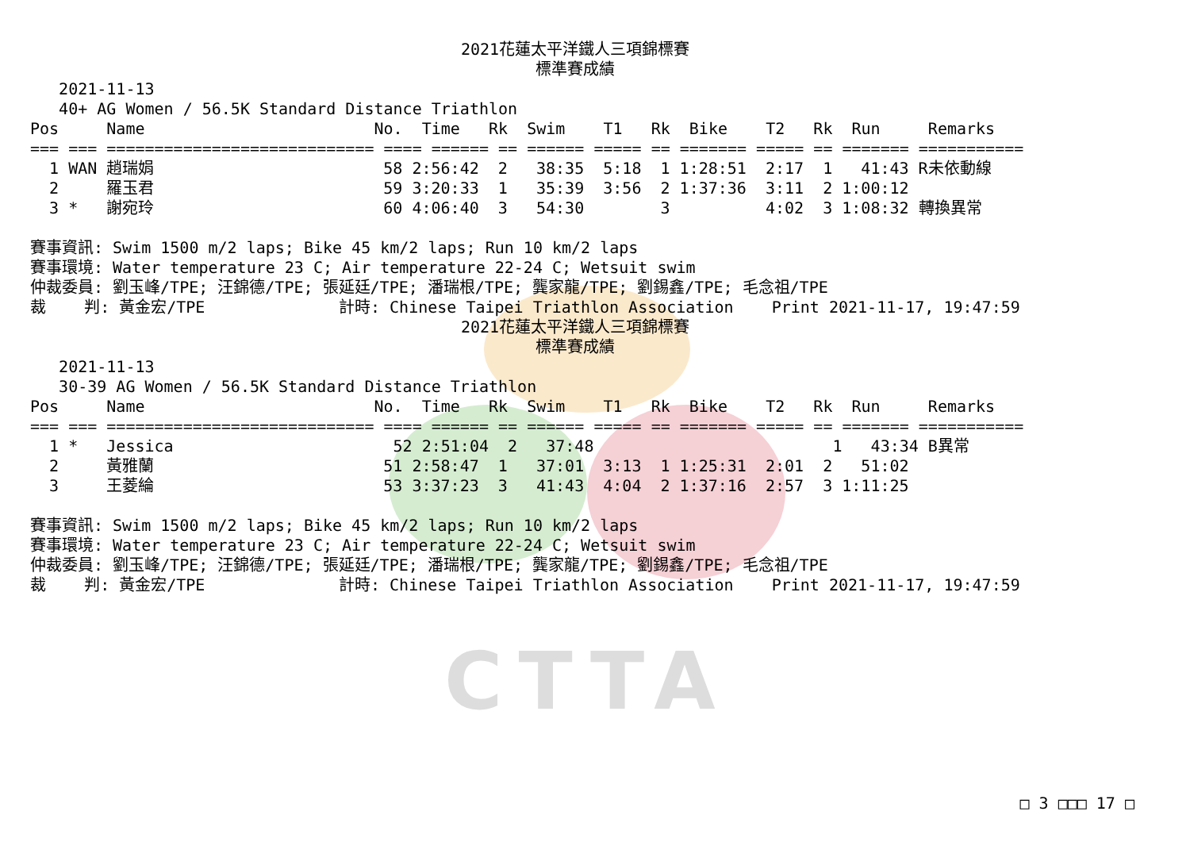CTTA
2021花蓮太平洋鐵人三項錦標賽
標準賽成績
   2021-11-13
   40+ AG Women / 56.5K Standard Distance Triathlon
Pos     Name                        No.  Time   Rk  Swim    T1   Rk  Bike    T2   Rk  Run     Remarks
=== === ============================ ==== ====== == ====== ===== == ======= ===== == ======= ===========
  1 WAN 趙瑞娟                        58 2:56:42  2   38:35  5:18  1 1:28:51  2:17  1   41:43 R未依動線
  2     羅玉君                        59 3:20:33  1   35:39  3:56  2 1:37:36  3:11  2 1:00:12
  3 *   謝宛玲                        60 4:06:40  3   54:30        3          4:02  3 1:08:32 轉換異常

賽事資訊: Swim 1500 m/2 laps; Bike 45 km/2 laps; Run 10 km/2 laps
賽事環境: Water temperature 23 C; Air temperature 22-24 C; Wetsuit swim
仲裁委員: 劉玉峰/TPE; 汪錦德/TPE; 張延廷/TPE; 潘瑞根/TPE; 龔家龍/TPE; 劉錫鑫/TPE; 毛念祖/TPE
裁    判: 黃金宏/TPE              計時: Chinese Taipei Triathlon Association    Print 2021-11-17, 19:47:59
2021花蓮太平洋鐵人三項錦標賽
標準賽成績
   2021-11-13
   30-39 AG Women / 56.5K Standard Distance Triathlon
Pos     Name                        No.  Time   Rk  Swim    T1   Rk  Bike    T2   Rk  Run     Remarks
=== === ============================ ==== ====== == ====== ===== == ======= ===== == ======= ===========
  1 *   Jessica                       52 2:51:04  2   37:48                         1   43:34 B異常
  2     黃雅蘭                        51 2:58:47  1   37:01  3:13  1 1:25:31  2:01  2   51:02
  3     王菱綸                        53 3:37:23  3   41:43  4:04  2 1:37:16  2:57  3 1:11:25

賽事資訊: Swim 1500 m/2 laps; Bike 45 km/2 laps; Run 10 km/2 laps
賽事環境: Water temperature 23 C; Air temperature 22-24 C; Wetsuit swim
仲裁委員: 劉玉峰/TPE; 汪錦德/TPE; 張延廷/TPE; 潘瑞根/TPE; 龔家龍/TPE; 劉錫鑫/TPE; 毛念祖/TPE
裁    判: 黃金宏/TPE              計時: Chinese Taipei Triathlon Association    Print 2021-11-17, 19:47:59
□ 3 □□□ 17 □